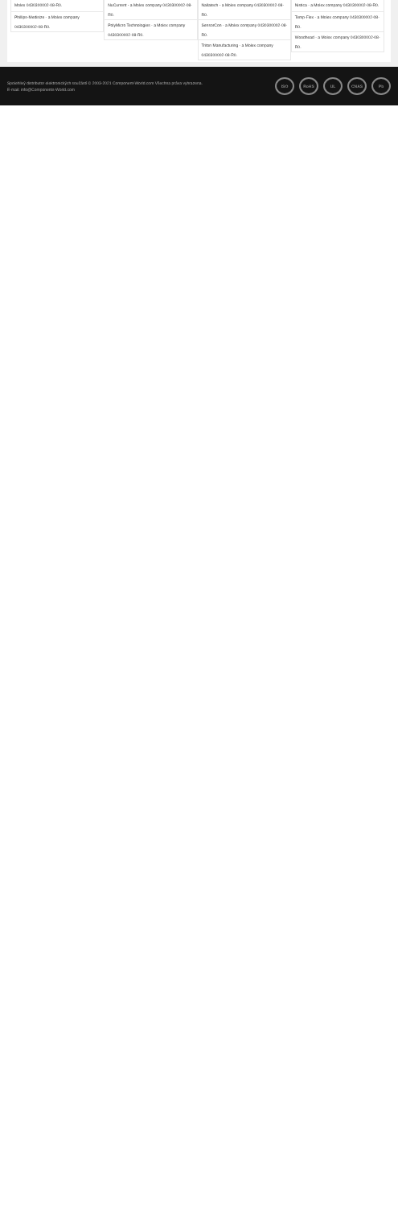Molex 0430300002-08-R0.
Phillips-Medisize - a Molex company 0430300002-08-R0.
NuCurrent - a Molex company 0430300002-08-R0.
PolyMicro Technologies - a Molex company 0430300002-08-R0.
Nallatech - a Molex company 0430300002-08-R0.
SensorCon - a Molex company 0430300002-08-R0.
Triton Manufacturing - a Molex company 0430300002-08-R0.
Nistica - a Molex company 0430300002-08-R0.
Temp-Flex - a Molex company 0430300002-08-R0.
Woodhead - a Molex company 0430300002-08-R0.
Spolehlivý distributor elektronických součástí © 2003-2021 Component-World.com Všechna práva vyhrazena.
E-mail: info@Components-World.com
ISO RoHS UL CNAS Pb